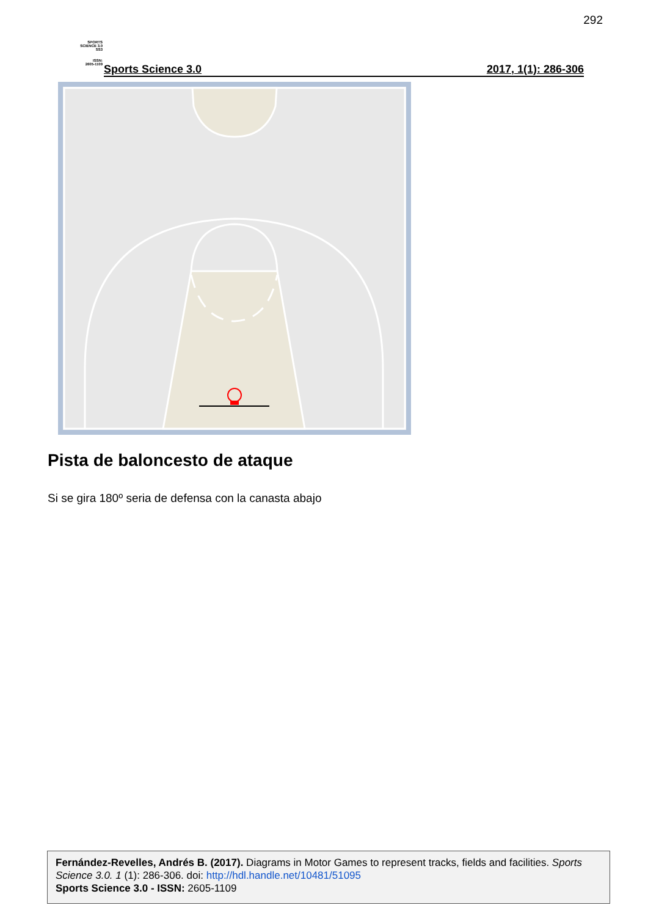292
SPORTS
SCIENCE 3.0
SS3
ISSN:
2605-1109
Sports Science 3.0 2017, 1(1): 286-306
Pista de baloncesto de ataque
Si se gira 180º seria de defensa con la canasta abajo
Fernández-Revelles, Andrés B. (2017). Diagrams in Motor Games to represent tracks, fields and facilities. Sports Science 3.0. 1 (1): 286-306. doi: http://hdl.handle.net/10481/51095
Sports Science 3.0 - ISSN: 2605-1109